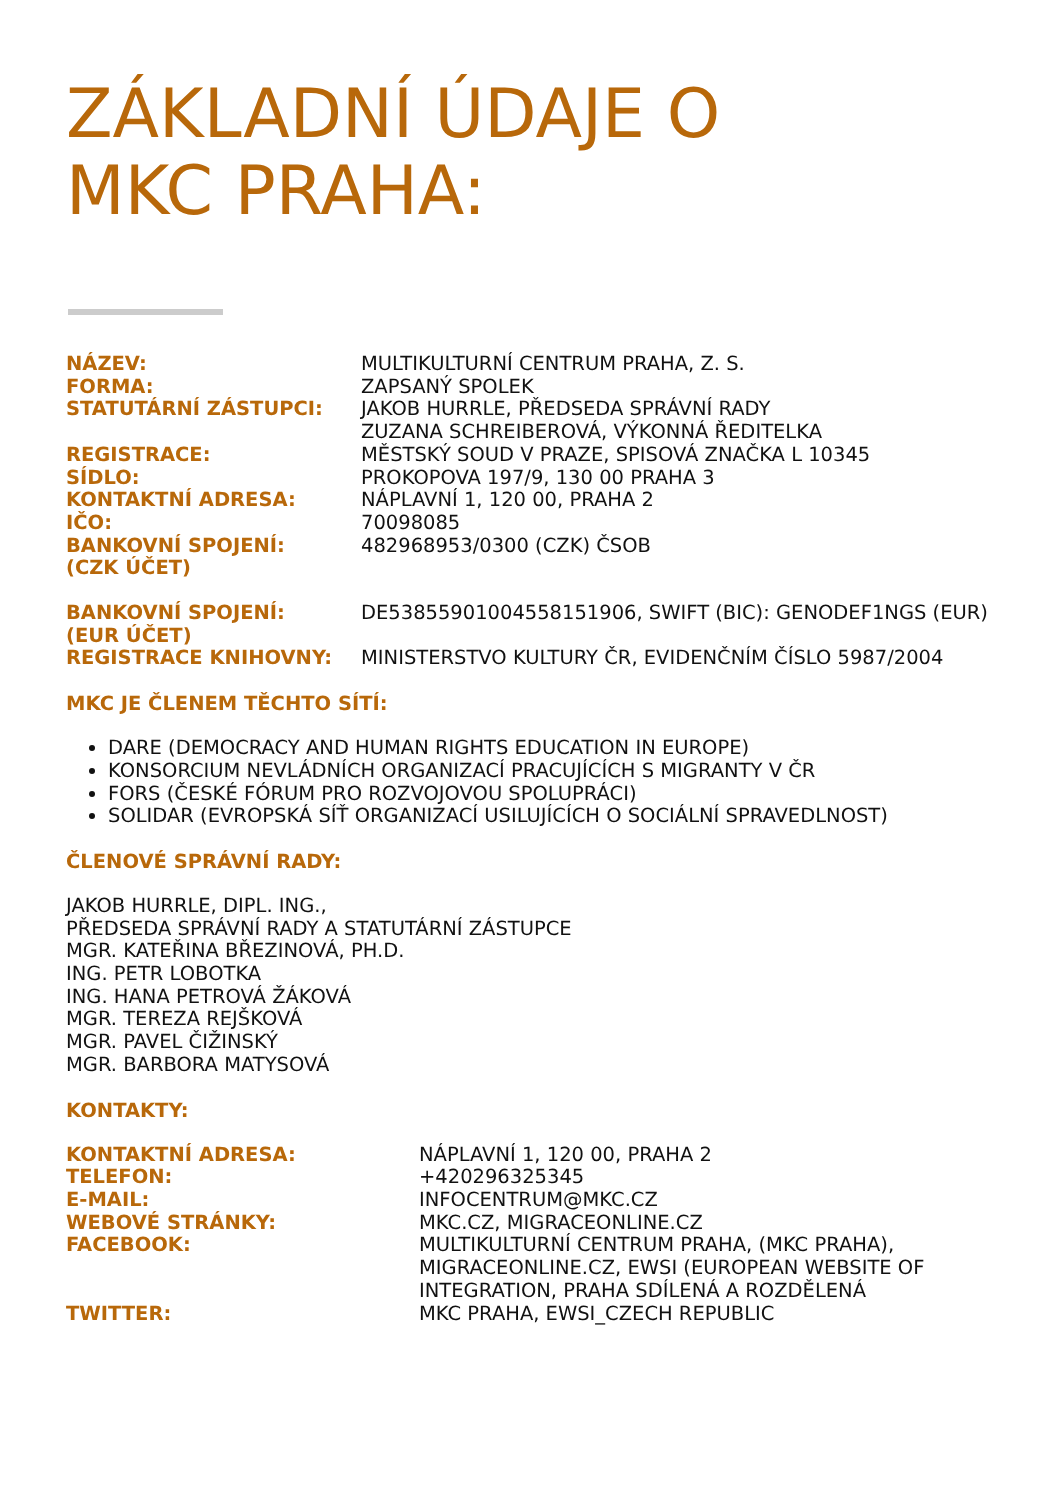ZÁKLADNÍ ÚDAJE O
MKC PRAHA:
| NÁZEV: | MULTIKULTURNÍ CENTRUM PRAHA, Z. S. |
| FORMA: | ZAPSANÝ SPOLEK |
| STATUTÁRNÍ ZÁSTUPCI: | JAKOB HURRLE, PŘEDSEDA SPRÁVNÍ RADY ZUZANA SCHREIBEROVÁ, VÝKONNÁ ŘEDITELKA |
| REGISTRACE: | MĚSTSKÝ SOUD V PRAZE, SPISOVÁ ZNAČKA L 10345 |
| SÍDLO: | PROKOPOVA 197/9, 130 00 PRAHA 3 |
| KONTAKTNÍ ADRESA: | NÁPLAVNÍ 1, 120 00, PRAHA 2 |
| IČO: | 70098085 |
| BANKOVNÍ SPOJENÍ: (CZK ÚČET) | 482968953/0300 (CZK) ČSOB |
| BANKOVNÍ SPOJENÍ: (EUR ÚČET) | DE53855901004558151906, SWIFT (BIC): GENODEF1NGS (EUR) |
| REGISTRACE KNIHOVNY: | MINISTERSTVO KULTURY ČR, EVIDENČNÍM ČÍSLO 5987/2004 |
MKC JE ČLENEM TĚCHTO SÍTÍ:
DARE (DEMOCRACY AND HUMAN RIGHTS EDUCATION IN EUROPE)
KONSORCIUM NEVLÁDNÍCH ORGANIZACÍ PRACUJÍCÍCH S MIGRANTY V ČR
FORS (ČESKÉ FÓRUM PRO ROZVOJOVOU SPOLUPRÁCI)
SOLIDAR (EVROPSKÁ SÍŤ ORGANIZACÍ USILUJÍCÍCH O SOCIÁLNÍ SPRAVEDLNOST)
ČLENOVÉ SPRÁVNÍ RADY:
JAKOB HURRLE, DIPL. ING.,
PŘEDSEDA SPRÁVNÍ RADY A STATUTÁRNÍ ZÁSTUPCE
MGR. KATEŘINA BŘEZINOVÁ, PH.D.
ING. PETR LOBOTKA
ING. HANA PETROVÁ ŽÁKOVÁ
MGR. TEREZA REJŠKOVÁ
MGR. PAVEL ČIŽINSKÝ
MGR. BARBORA MATYSOVÁ
KONTAKTY:
| KONTAKTNÍ ADRESA: | NÁPLAVNÍ 1, 120 00, PRAHA 2 |
| TELEFON: | +420296325345 |
| E-MAIL: | INFOCENTRUM@MKC.CZ |
| WEBOVÉ STRÁNKY: | MKC.CZ, MIGRACEONLINE.CZ |
| FACEBOOK: | MULTIKULTURNÍ CENTRUM PRAHA, (MKC PRAHA), MIGRACEONLINE.CZ, EWSI (EUROPEAN WEBSITE OF INTEGRATION, PRAHA SDÍLENÁ A ROZDĚLENÁ |
| TWITTER: | MKC PRAHA, EWSI_CZECH REPUBLIC |